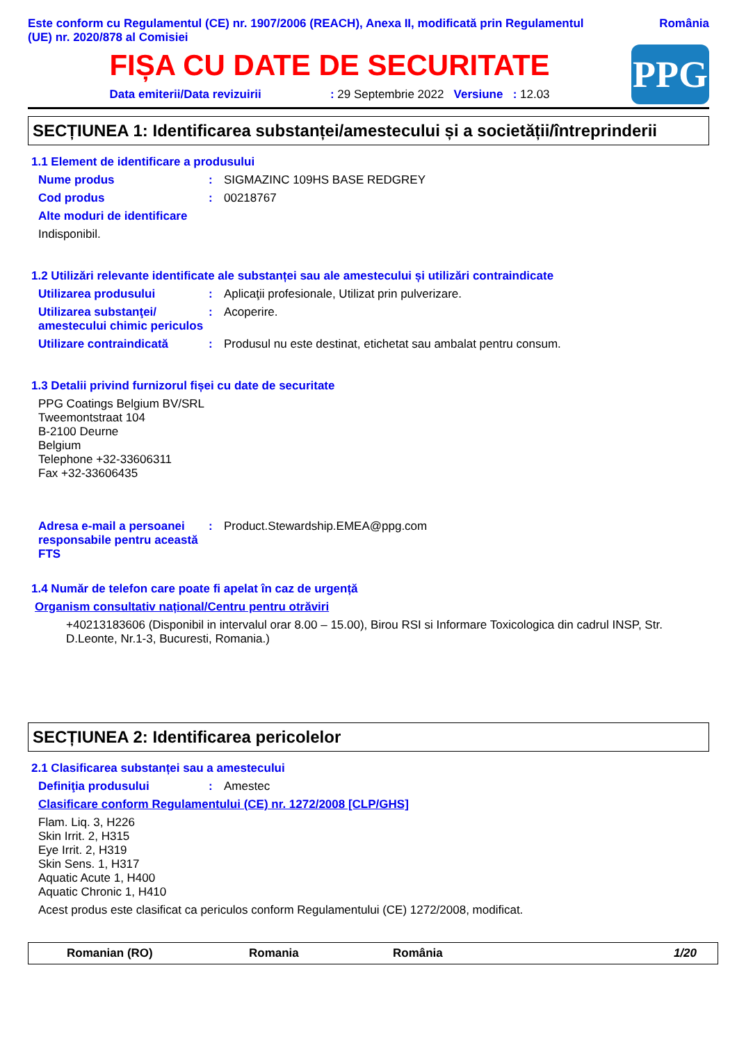Este conform cu Regulamentul (CE) nr. 1907/2006 (REACH), Anexa II, modificată prin Regulamentul
(UE) nr. 2020/878 al Comisiei
România
FIȘA CU DATE DE SECURITATE
Data emiterii/Data revizuirii : 29 Septembrie 2022 Versiune : 12.03
PPG
SECȚIUNEA 1: Identificarea substanței/amestecului și a societății/întreprinderii
1.1 Element de identificare a produsului
Nume produs : SIGMAZINC 109HS BASE REDGREY
Cod produs : 00218767
Alte moduri de identificare
Indisponibil.
1.2 Utilizări relevante identificate ale substanței sau ale amestecului și utilizări contraindicate
Utilizarea produsului : Aplicaţii profesionale, Utilizat prin pulverizare.
Utilizarea substanţei/ amestecului chimic periculos
: Acoperire.
Utilizare contraindicată : Produsul nu este destinat, etichetat sau ambalat pentru consum.
1.3 Detalii privind furnizorul fișei cu date de securitate
PPG Coatings Belgium BV/SRL
Tweemontstraat 104
B-2100 Deurne
Belgium
Telephone +32-33606311
Fax +32-33606435
Adresa e-mail a persoanei responsabile pentru această FTS
: Product.Stewardship.EMEA@ppg.com
1.4 Număr de telefon care poate fi apelat în caz de urgență
Organism consultativ național/Centru pentru otrăviri
+40213183606 (Disponibil in intervalul orar 8.00 – 15.00), Birou RSI si Informare Toxicologica din cadrul INSP, Str. D.Leonte, Nr.1-3, Bucuresti, Romania.)
SECȚIUNEA 2: Identificarea pericolelor
2.1 Clasificarea substanței sau a amestecului
Definiţia produsului : Amestec
Clasificare conform Regulamentului (CE) nr. 1272/2008 [CLP/GHS]
Flam. Liq. 3, H226
Skin Irrit. 2, H315
Eye Irrit. 2, H319
Skin Sens. 1, H317
Aquatic Acute 1, H400
Aquatic Chronic 1, H410
Acest produs este clasificat ca periculos conform Regulamentului (CE) 1272/2008, modificat.
Romanian (RO) Romania România 1/20